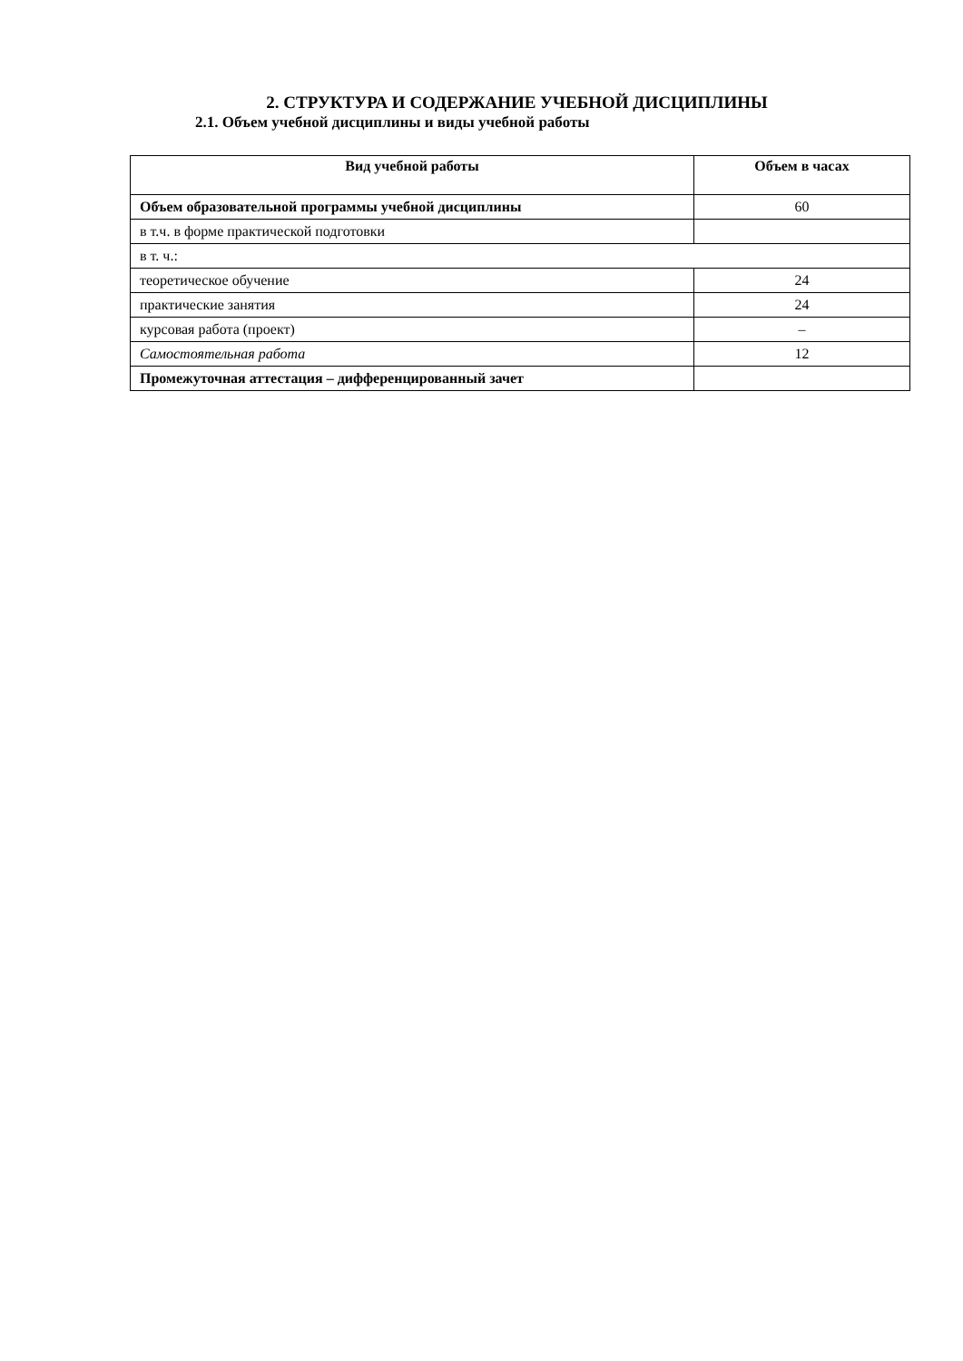2. СТРУКТУРА И СОДЕРЖАНИЕ УЧЕБНОЙ ДИСЦИПЛИНЫ
2.1. Объем учебной дисциплины и виды учебной работы
| Вид учебной работы | Объем в часах |
| --- | --- |
| Объем образовательной программы учебной дисциплины | 60 |
| в т.ч. в форме практической подготовки | |
| в т. ч.: | |
| теоретическое обучение | 24 |
| практические занятия | 24 |
| курсовая работа (проект) | – |
| Самостоятельная работа | 12 |
| Промежуточная аттестация – дифференцированный зачет | |